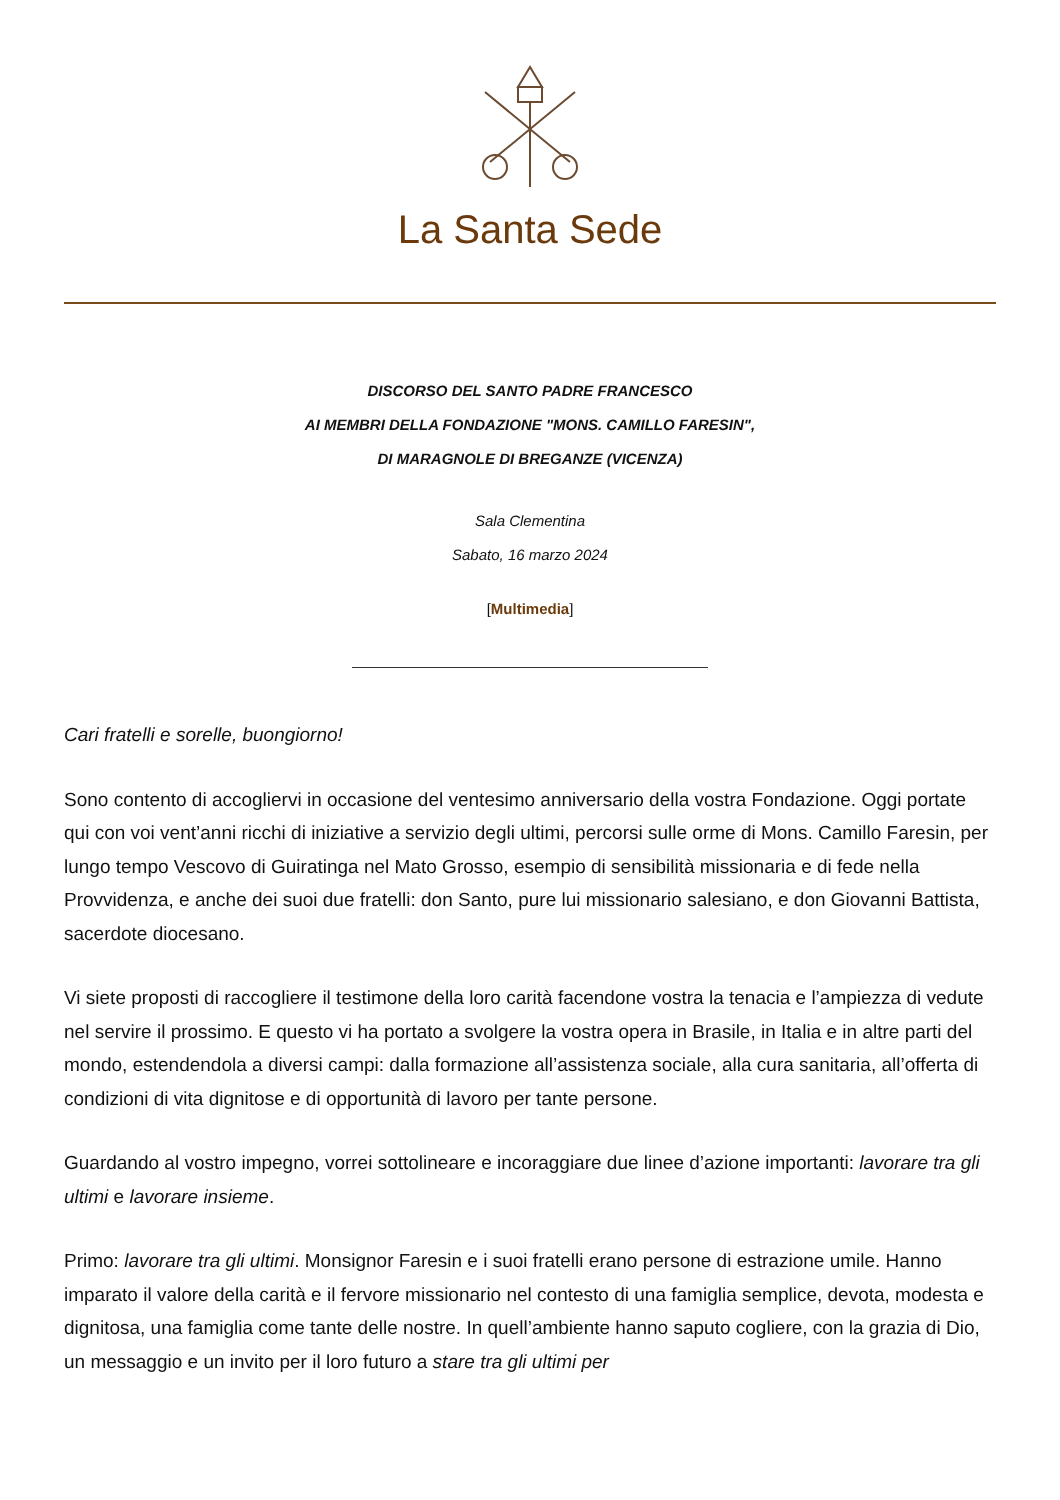La Santa Sede
DISCORSO DEL SANTO PADRE FRANCESCO
AI MEMBRI DELLA FONDAZIONE "MONS. CAMILLO FARESIN",
DI MARAGNOLE DI BREGANZE (VICENZA)
Sala Clementina
Sabato, 16 marzo 2024
[Multimedia]
Cari fratelli e sorelle, buongiorno!
Sono contento di accogliervi in occasione del ventesimo anniversario della vostra Fondazione. Oggi portate qui con voi vent’anni ricchi di iniziative a servizio degli ultimi, percorsi sulle orme di Mons. Camillo Faresin, per lungo tempo Vescovo di Guiratinga nel Mato Grosso, esempio di sensibilità missionaria e di fede nella Provvidenza, e anche dei suoi due fratelli: don Santo, pure lui missionario salesiano, e don Giovanni Battista, sacerdote diocesano.
Vi siete proposti di raccogliere il testimone della loro carità facendone vostra la tenacia e l’ampiezza di vedute nel servire il prossimo. E questo vi ha portato a svolgere la vostra opera in Brasile, in Italia e in altre parti del mondo, estendendola a diversi campi: dalla formazione all’assistenza sociale, alla cura sanitaria, all’offerta di condizioni di vita dignitose e di opportunità di lavoro per tante persone.
Guardando al vostro impegno, vorrei sottolineare e incoraggiare due linee d’azione importanti: lavorare tra gli ultimi e lavorare insieme.
Primo: lavorare tra gli ultimi. Monsignor Faresin e i suoi fratelli erano persone di estrazione umile. Hanno imparato il valore della carità e il fervore missionario nel contesto di una famiglia semplice, devota, modesta e dignitosa, una famiglia come tante delle nostre. In quell’ambiente hanno saputo cogliere, con la grazia di Dio, un messaggio e un invito per il loro futuro a stare tra gli ultimi per